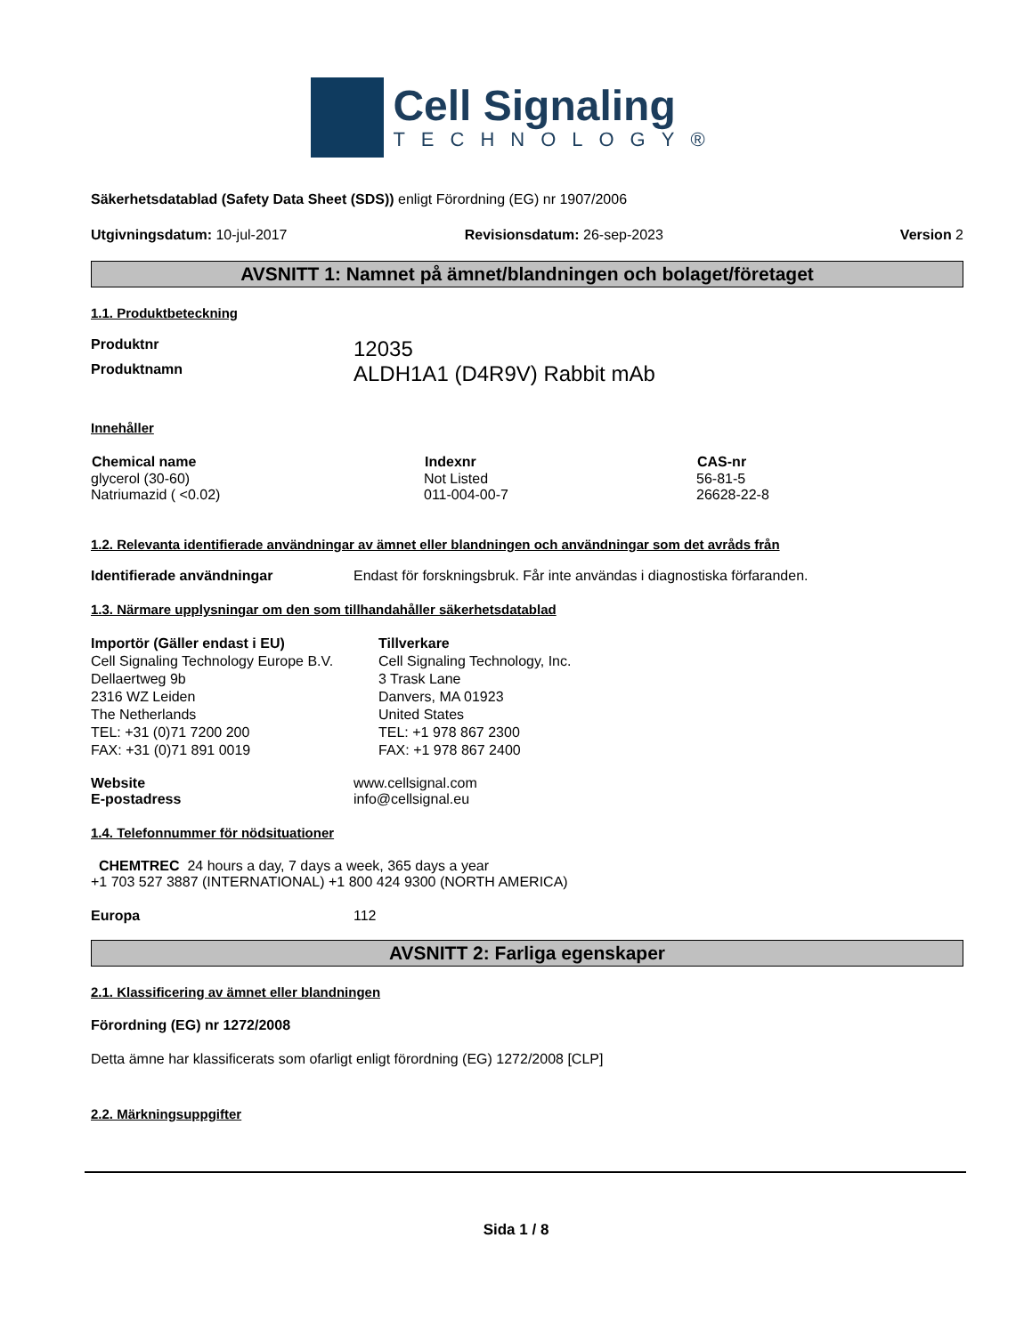Cell Signaling
TECHNOLOGY®
Säkerhetsdatablad (Safety Data Sheet (SDS)) enligt Förordning (EG) nr 1907/2006
| Utgivningsdatum: 10-jul-2017 | Revisionsdatum: 26-sep-2023 | Version 2 |
AVSNITT 1: Namnet på ämnet/blandningen och bolaget/företaget
1.1. Produktbeteckning
| Produktnr | 12035 |
| Produktnamn | ALDH1A1 (D4R9V) Rabbit mAb |
Innehåller
| Chemical name | Indexnr | CAS-nr |
| --- | --- | --- |
| glycerol (30-60) | Not Listed | 56-81-5 |
| Natriumazid ( <0.02) | 011-004-00-7 | 26628-22-8 |
1.2. Relevanta identifierade användningar av ämnet eller blandningen och användningar som det avråds från
| Identifierade användningar | Endast för forskningsbruk. Får inte användas i diagnostiska förfaranden. |
1.3. Närmare upplysningar om den som tillhandahåller säkerhetsdatablad
| Importör (Gäller endast i EU) Cell Signaling Technology Europe B.V. Dellaertweg 9b 2316 WZ Leiden The Netherlands TEL: +31 (0)71 7200 200 FAX: +31 (0)71 891 0019 | Tillverkare Cell Signaling Technology, Inc. 3 Trask Lane Danvers, MA 01923 United States TEL: +1 978 867 2300 FAX: +1 978 867 2400 |
| Website | www.cellsignal.com |
| E-postadress | info@cellsignal.eu |
1.4. Telefonnummer för nödsituationer
CHEMTREC 24 hours a day, 7 days a week, 365 days a year
+1 703 527 3887 (INTERNATIONAL) +1 800 424 9300 (NORTH AMERICA)
| Europa | 112 |
AVSNITT 2: Farliga egenskaper
2.1. Klassificering av ämnet eller blandningen
Förordning (EG) nr 1272/2008
Detta ämne har klassificerats som ofarligt enligt förordning (EG) 1272/2008 [CLP]
2.2. Märkningsuppgifter
Sida 1 / 8